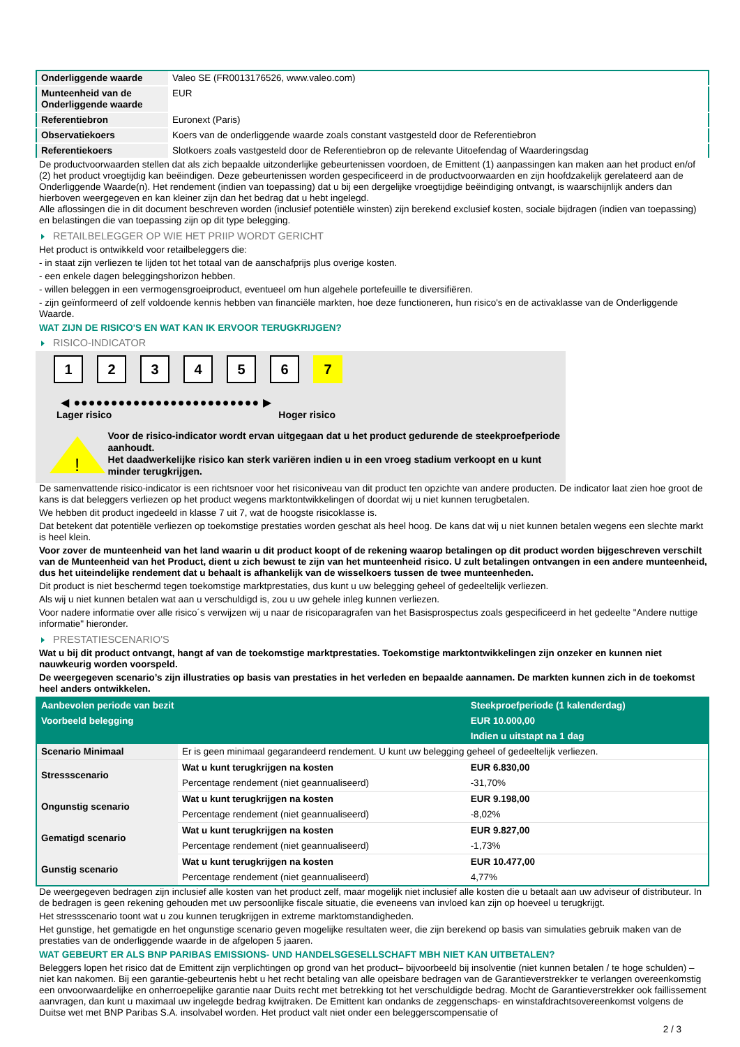| Onderliggende waarde | Valeo SE (FR0013176526, www.valeo.com) |
| Munteenheid van de Onderliggende waarde | EUR |
| Referentiebron | Euronext (Paris) |
| Observatiekoers | Koers van de onderliggende waarde zoals constant vastgesteld door de Referentiebron |
| Referentiekoers | Slotkoers zoals vastgesteld door de Referentiebron op de relevante Uitoefendag of Waarderingsdag |
De productvoorwaarden stellen dat als zich bepaalde uitzonderlijke gebeurtenissen voordoen, de Emittent (1) aanpassingen kan maken aan het product en/of (2) het product vroegtijdig kan beëindigen. Deze gebeurtenissen worden gespecificeerd in de productvoorwaarden en zijn hoofdzakelijk gerelateerd aan de Onderliggende Waarde(n). Het rendement (indien van toepassing) dat u bij een dergelijke vroegtijdige beëindiging ontvangt, is waarschijnlijk anders dan hierboven weergegeven en kan kleiner zijn dan het bedrag dat u hebt ingelegd.
Alle aflossingen die in dit document beschreven worden (inclusief potentiële winsten) zijn berekend exclusief kosten, sociale bijdragen (indien van toepassing) en belastingen die van toepassing zijn op dit type belegging.
RETAILBELEGGER OP WIE HET PRIIP WORDT GERICHT
Het product is ontwikkeld voor retailbeleggers die:
- in staat zijn verliezen te lijden tot het totaal van de aanschafprijs plus overige kosten.
- een enkele dagen beleggingshorizon hebben.
- willen beleggen in een vermogensgroeiproduct, eventueel om hun algehele portefeuille te diversifiëren.
- zijn geïnformeerd of zelf voldoende kennis hebben van financiële markten, hoe deze functioneren, hun risico's en de activaklasse van de Onderliggende Waarde.
WAT ZIJN DE RISICO'S EN WAT KAN IK ERVOOR TERUGKRIJGEN?
RISICO-INDICATOR
1234567
◀ ●●●●●●●●●●●●●●●●●●●●●●●●● ▶
Lager risico Hoger risico
!
Voor de risico-indicator wordt ervan uitgegaan dat u het product gedurende de steekproefperiode aanhoudt.
Het daadwerkelijke risico kan sterk variëren indien u in een vroeg stadium verkoopt en u kunt minder terugkrijgen.
De samenvattende risico-indicator is een richtsnoer voor het risiconiveau van dit product ten opzichte van andere producten. De indicator laat zien hoe groot de kans is dat beleggers verliezen op het product wegens marktontwikkelingen of doordat wij u niet kunnen terugbetalen.
We hebben dit product ingedeeld in klasse 7 uit 7, wat de hoogste risicoklasse is.
Dat betekent dat potentiële verliezen op toekomstige prestaties worden geschat als heel hoog. De kans dat wij u niet kunnen betalen wegens een slechte markt is heel klein.
Voor zover de munteenheid van het land waarin u dit product koopt of de rekening waarop betalingen op dit product worden bijgeschreven verschilt van de Munteenheid van het Product, dient u zich bewust te zijn van het munteenheid risico. U zult betalingen ontvangen in een andere munteenheid, dus het uiteindelijke rendement dat u behaalt is afhankelijk van de wisselkoers tussen de twee munteenheden.
Dit product is niet beschermd tegen toekomstige marktprestaties, dus kunt u uw belegging geheel of gedeeltelijk verliezen.
Als wij u niet kunnen betalen wat aan u verschuldigd is, zou u uw gehele inleg kunnen verliezen.
Voor nadere informatie over alle risico´s verwijzen wij u naar de risicoparagrafen van het Basisprospectus zoals gespecificeerd in het gedeelte "Andere nuttige informatie" hieronder.
PRESTATIESCENARIO'S
Wat u bij dit product ontvangt, hangt af van de toekomstige marktprestaties. Toekomstige marktontwikkelingen zijn onzeker en kunnen niet nauwkeurig worden voorspeld.
De weergegeven scenario’s zijn illustraties op basis van prestaties in het verleden en bepaalde aannamen. De markten kunnen zich in de toekomst heel anders ontwikkelen.
| Aanbevolen periode van bezit | | Steekproefperiode (1 kalenderdag) |
| Voorbeeld belegging | | EUR 10.000,00 |
| | | Indien u uitstapt na 1 dag |
| Scenario Minimaal | Er is geen minimaal gegarandeerd rendement. U kunt uw belegging geheel of gedeeltelijk verliezen. | |
| Stressscenario | Wat u kunt terugkrijgen na kosten | EUR 6.830,00 |
| | Percentage rendement (niet geannualiseerd) | -31,70% |
| Ongunstig scenario | Wat u kunt terugkrijgen na kosten | EUR 9.198,00 |
| | Percentage rendement (niet geannualiseerd) | -8,02% |
| Gematigd scenario | Wat u kunt terugkrijgen na kosten | EUR 9.827,00 |
| | Percentage rendement (niet geannualiseerd) | -1,73% |
| Gunstig scenario | Wat u kunt terugkrijgen na kosten | EUR 10.477,00 |
| | Percentage rendement (niet geannualiseerd) | 4,77% |
De weergegeven bedragen zijn inclusief alle kosten van het product zelf, maar mogelijk niet inclusief alle kosten die u betaalt aan uw adviseur of distributeur. In de bedragen is geen rekening gehouden met uw persoonlijke fiscale situatie, die eveneens van invloed kan zijn op hoeveel u terugkrijgt.
Het stressscenario toont wat u zou kunnen terugkrijgen in extreme marktomstandigheden.
Het gunstige, het gematigde en het ongunstige scenario geven mogelijke resultaten weer, die zijn berekend op basis van simulaties gebruik maken van de prestaties van de onderliggende waarde in de afgelopen 5 jaaren.
WAT GEBEURT ER ALS BNP PARIBAS EMISSIONS- UND HANDELSGESELLSCHAFT MBH NIET KAN UITBETALEN?
Beleggers lopen het risico dat de Emittent zijn verplichtingen op grond van het product– bijvoorbeeld bij insolventie (niet kunnen betalen / te hoge schulden) – niet kan nakomen. Bij een garantie-gebeurtenis hebt u het recht betaling van alle opeisbare bedragen van de Garantieverstrekker te verlangen overeenkomstig een onvoorwaardelijke en onherroepelijke garantie naar Duits recht met betrekking tot het verschuldigde bedrag. Mocht de Garantieverstrekker ook faillissement aanvragen, dan kunt u maximaal uw ingelegde bedrag kwijtraken. De Emittent kan ondanks de zeggenschaps- en winstafdrachtsovereenkomst volgens de Duitse wet met BNP Paribas S.A. insolvabel worden. Het product valt niet onder een beleggerscompensatie of
2 / 3